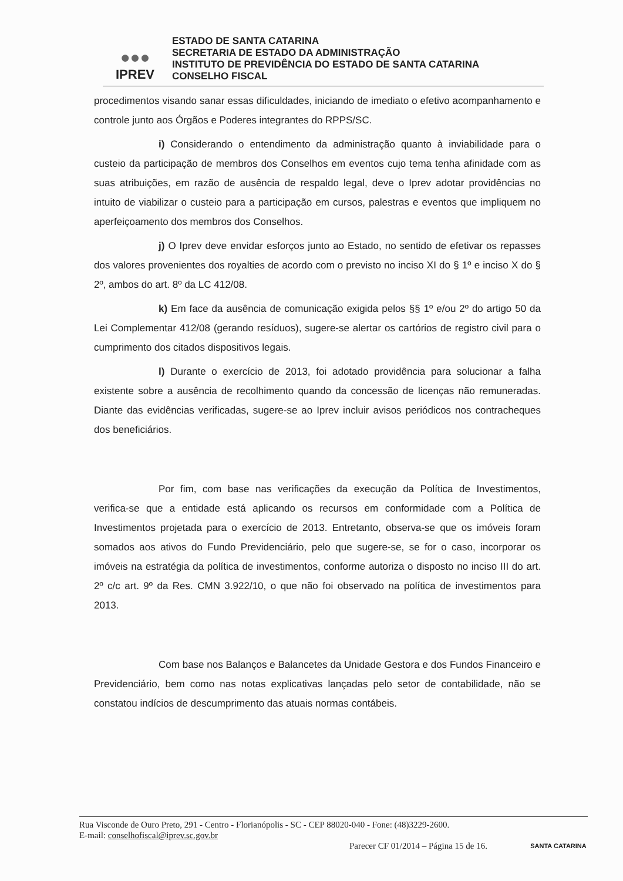●●●
IPREV
ESTADO DE SANTA CATARINA
SECRETARIA DE ESTADO DA ADMINISTRAÇÃO
INSTITUTO DE PREVIDÊNCIA DO ESTADO DE SANTA CATARINA
CONSELHO FISCAL
procedimentos visando sanar essas dificuldades, iniciando de imediato o efetivo acompanhamento e controle junto aos Órgãos e Poderes integrantes do RPPS/SC.
i) Considerando o entendimento da administração quanto à inviabilidade para o custeio da participação de membros dos Conselhos em eventos cujo tema tenha afinidade com as suas atribuições, em razão de ausência de respaldo legal, deve o Iprev adotar providências no intuito de viabilizar o custeio para a participação em cursos, palestras e eventos que impliquem no aperfeiçoamento dos membros dos Conselhos.
j) O Iprev deve envidar esforços junto ao Estado, no sentido de efetivar os repasses dos valores provenientes dos royalties de acordo com o previsto no inciso XI do § 1º e inciso X do § 2º, ambos do art. 8º da LC 412/08.
k) Em face da ausência de comunicação exigida pelos §§ 1º e/ou 2º do artigo 50 da Lei Complementar 412/08 (gerando resíduos), sugere-se alertar os cartórios de registro civil para o cumprimento dos citados dispositivos legais.
l) Durante o exercício de 2013, foi adotado providência para solucionar a falha existente sobre a ausência de recolhimento quando da concessão de licenças não remuneradas. Diante das evidências verificadas, sugere-se ao Iprev incluir avisos periódicos nos contracheques dos beneficiários.
Por fim, com base nas verificações da execução da Política de Investimentos, verifica-se que a entidade está aplicando os recursos em conformidade com a Política de Investimentos projetada para o exercício de 2013. Entretanto, observa-se que os imóveis foram somados aos ativos do Fundo Previdenciário, pelo que sugere-se, se for o caso, incorporar os imóveis na estratégia da política de investimentos, conforme autoriza o disposto no inciso III do art. 2º c/c art. 9º da Res. CMN 3.922/10, o que não foi observado na política de investimentos para 2013.
Com base nos Balanços e Balancetes da Unidade Gestora e dos Fundos Financeiro e Previdenciário, bem como nas notas explicativas lançadas pelo setor de contabilidade, não se constatou indícios de descumprimento das atuais normas contábeis.
Rua Visconde de Ouro Preto, 291 - Centro - Florianópolis - SC - CEP 88020-040 - Fone: (48)3229-2600.
E-mail: conselhofiscal@iprev.sc.gov.br
Parecer CF 01/2014 – Página 15 de 16.
SANTA CATARINA